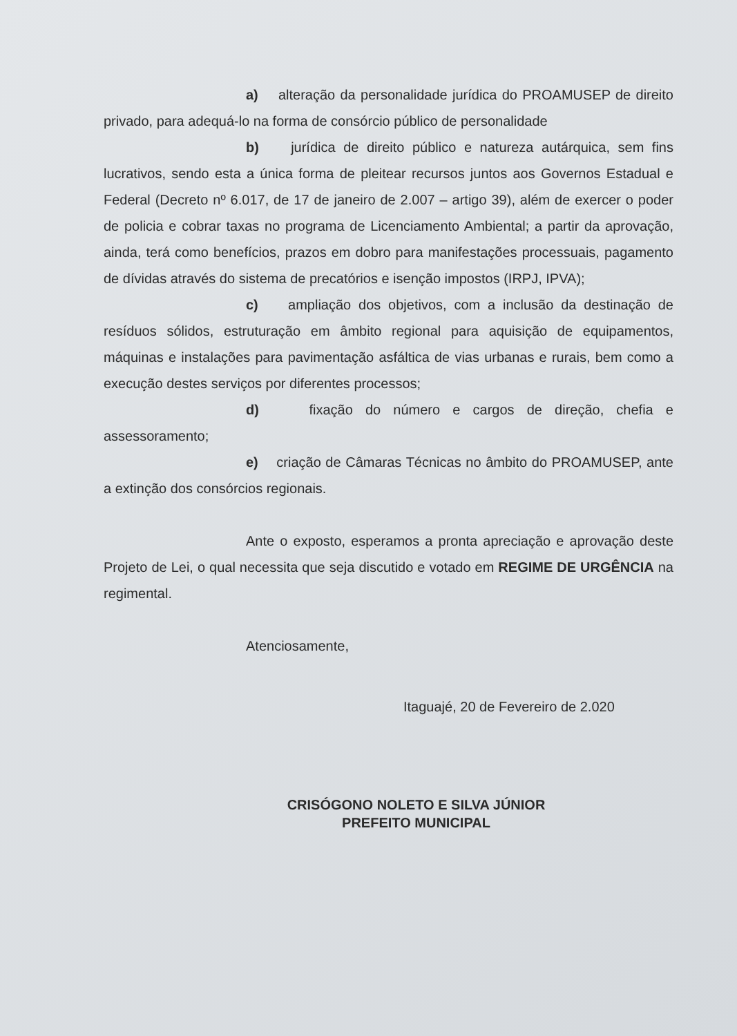a) alteração da personalidade jurídica do PROAMUSEP de direito privado, para adequá-lo na forma de consórcio público de personalidade
b) jurídica de direito público e natureza autárquica, sem fins lucrativos, sendo esta a única forma de pleitear recursos juntos aos Governos Estadual e Federal (Decreto nº 6.017, de 17 de janeiro de 2.007 – artigo 39), além de exercer o poder de policia e cobrar taxas no programa de Licenciamento Ambiental; a partir da aprovação, ainda, terá como benefícios, prazos em dobro para manifestações processuais, pagamento de dívidas através do sistema de precatórios e isenção impostos (IRPJ, IPVA);
c) ampliação dos objetivos, com a inclusão da destinação de resíduos sólidos, estruturação em âmbito regional para aquisição de equipamentos, máquinas e instalações para pavimentação asfáltica de vias urbanas e rurais, bem como a execução destes serviços por diferentes processos;
d) fixação do número e cargos de direção, chefia e assessoramento;
e) criação de Câmaras Técnicas no âmbito do PROAMUSEP, ante a extinção dos consórcios regionais.
Ante o exposto, esperamos a pronta apreciação e aprovação deste Projeto de Lei, o qual necessita que seja discutido e votado em REGIME DE URGÊNCIA na regimental.
Atenciosamente,
Itaguajé, 20 de Fevereiro de 2.020
CRISÓGONO NOLETO E SILVA JÚNIOR
PREFEITO MUNICIPAL